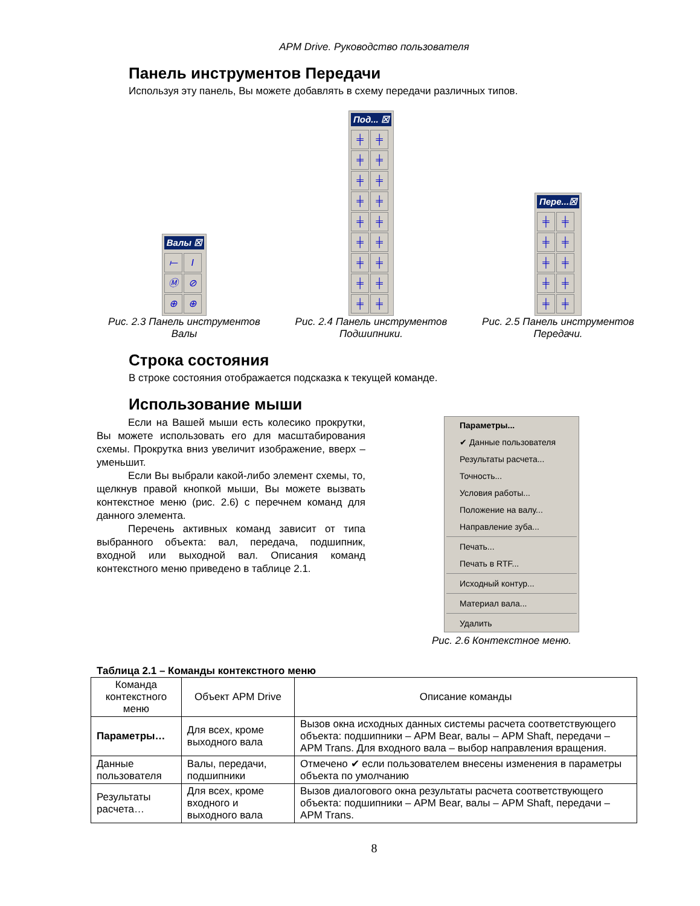APM Drive. Руководство пользователя
Панель инструментов Передачи
Используя эту панель, Вы можете добавлять в схему передачи различных типов.
Валы ☒
⟝ I Ⓜ ⊘ ⊕ ⊕
Рис. 2.3 Панель инструментов Валы
Под... ☒
╪ ╪ ╪ ╪ ╪ ╪ ╪ ╪ ╪ ╪ ╪ ╪ ╪ ╪ ╪ ╪ ╪ ╪
Рис. 2.4 Панель инструментов Подшипники.
Пере...☒
╪ ╪ ╪ ╪ ╪ ╪ ╪ ╪ ╪ ╪
Рис. 2.5 Панель инструментов Передачи.
Строка состояния
В строке состояния отображается подсказка к текущей команде.
Использование мыши
Если на Вашей мыши есть колесико прокрутки, Вы можете использовать его для масштабирования схемы. Прокрутка вниз увеличит изображение, вверх – уменьшит.
Если Вы выбрали какой-либо элемент схемы, то, щелкнув правой кнопкой мыши, Вы можете вызвать контекстное меню (рис. 2.6) с перечнем команд для данного элемента.
Перечень активных команд зависит от типа выбранного объекта: вал, передача, подшипник, входной или выходной вал. Описания команд контекстного меню приведено в таблице 2.1.
Параметры...
✔ Данные пользователя
Результаты расчета...
Точность...
Условия работы...
Положение на валу...
Направление зуба...
Печать...
Печать в RTF...
Исходный контур...
Материал вала...
Удалить
Рис. 2.6 Контекстное меню.
Таблица 2.1 – Команды контекстного меню
| Команда контекстного меню | Объект APM Drive | Описание команды |
| --- | --- | --- |
| Параметры… | Для всех, кроме выходного вала | Вызов окна исходных данных системы расчета соответствующего объекта: подшипники – APM Bear, валы – APM Shaft, передачи –APM Trans. Для входного вала – выбор направления вращения. |
| Данные пользователя | Валы, передачи, подшипники | Отмечено ✔ если пользователем внесены изменения в параметры объекта по умолчанию |
| Результаты расчета… | Для всех, кроме входного и выходного вала | Вызов диалогового окна результаты расчета соответствующего объекта: подшипники – APM Bear, валы – APM Shaft, передачи – APM Trans. |
8